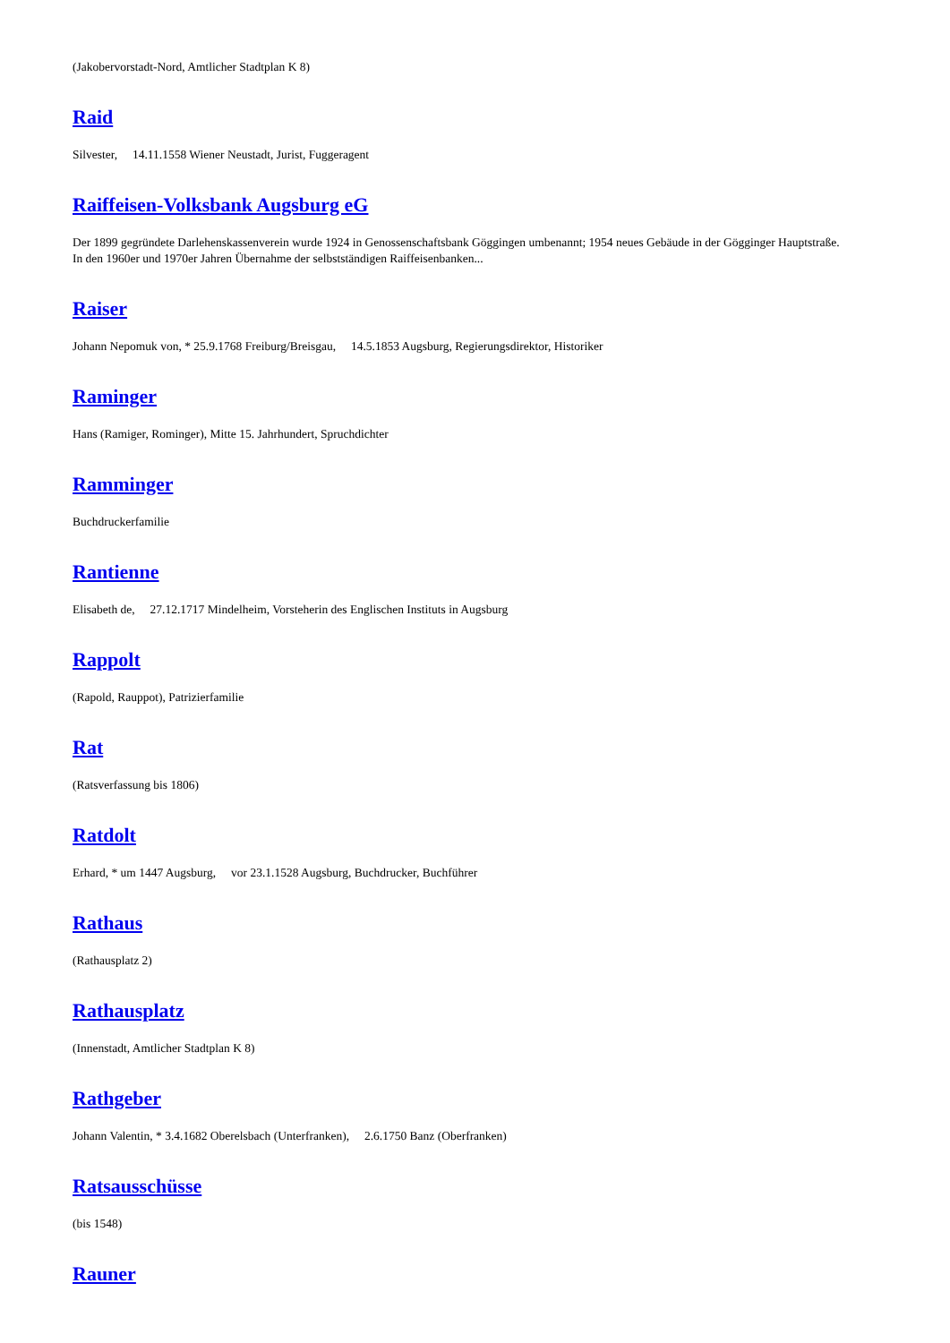(Jakobervorstadt-Nord, Amtlicher Stadtplan K 8)
Raid
Silvester, 14.11.1558 Wiener Neustadt, Jurist, Fuggeragent
Raiffeisen-Volksbank Augsburg eG
Der 1899 gegründete Darlehenskassenverein wurde 1924 in Genossenschaftsbank Göggingen umbenannt; 1954 neues Gebäude in der Gögginger Hauptstraße. In den 1960er und 1970er Jahren Übernahme der selbstständigen Raiffeisenbanken...
Raiser
Johann Nepomuk von, * 25.9.1768 Freiburg/Breisgau, 14.5.1853 Augsburg, Regierungsdirektor, Historiker
Raminger
Hans (Ramiger, Rominger), Mitte 15. Jahrhundert, Spruchdichter
Ramminger
Buchdruckerfamilie
Rantienne
Elisabeth de, 27.12.1717 Mindelheim, Vorsteherin des Englischen Instituts in Augsburg
Rappolt
(Rapold, Rauppot), Patrizierfamilie
Rat
(Ratsverfassung bis 1806)
Ratdolt
Erhard, * um 1447 Augsburg, vor 23.1.1528 Augsburg, Buchdrucker, Buchführer
Rathaus
(Rathausplatz 2)
Rathausplatz
(Innenstadt, Amtlicher Stadtplan K 8)
Rathgeber
Johann Valentin, * 3.4.1682 Oberelsbach (Unterfranken), 2.6.1750 Banz (Oberfranken)
Ratsausschüsse
(bis 1548)
Rauner